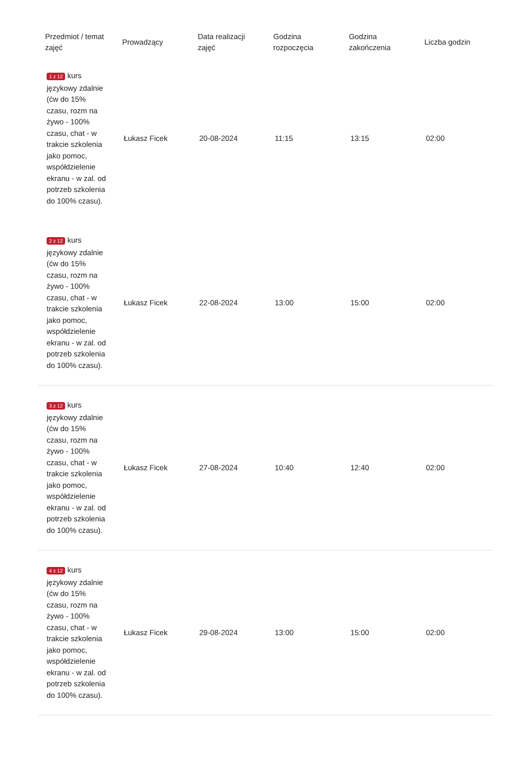| Przedmiot / temat zajęć | Prowadzący | Data realizacji zajęć | Godzina rozpoczęcia | Godzina zakończenia | Liczba godzin |
| --- | --- | --- | --- | --- | --- |
| 1 z 12 kurs językowy zdalnie (ćw do 15% czasu, rozm na żywo - 100% czasu, chat - w trakcie szkolenia jako pomoc, współdzielenie ekranu - w zal. od potrzeb szkolenia do 100% czasu). | Łukasz Ficek | 20-08-2024 | 11:15 | 13:15 | 02:00 |
| 2 z 12 kurs językowy zdalnie (ćw do 15% czasu, rozm na żywo - 100% czasu, chat - w trakcie szkolenia jako pomoc, współdzielenie ekranu - w zal. od potrzeb szkolenia do 100% czasu). | Łukasz Ficek | 22-08-2024 | 13:00 | 15:00 | 02:00 |
| 3 z 12 kurs językowy zdalnie (ćw do 15% czasu, rozm na żywo - 100% czasu, chat - w trakcie szkolenia jako pomoc, współdzielenie ekranu - w zal. od potrzeb szkolenia do 100% czasu). | Łukasz Ficek | 27-08-2024 | 10:40 | 12:40 | 02:00 |
| 4 z 12 kurs językowy zdalnie (ćw do 15% czasu, rozm na żywo - 100% czasu, chat - w trakcie szkolenia jako pomoc, współdzielenie ekranu - w zal. od potrzeb szkolenia do 100% czasu). | Łukasz Ficek | 29-08-2024 | 13:00 | 15:00 | 02:00 |